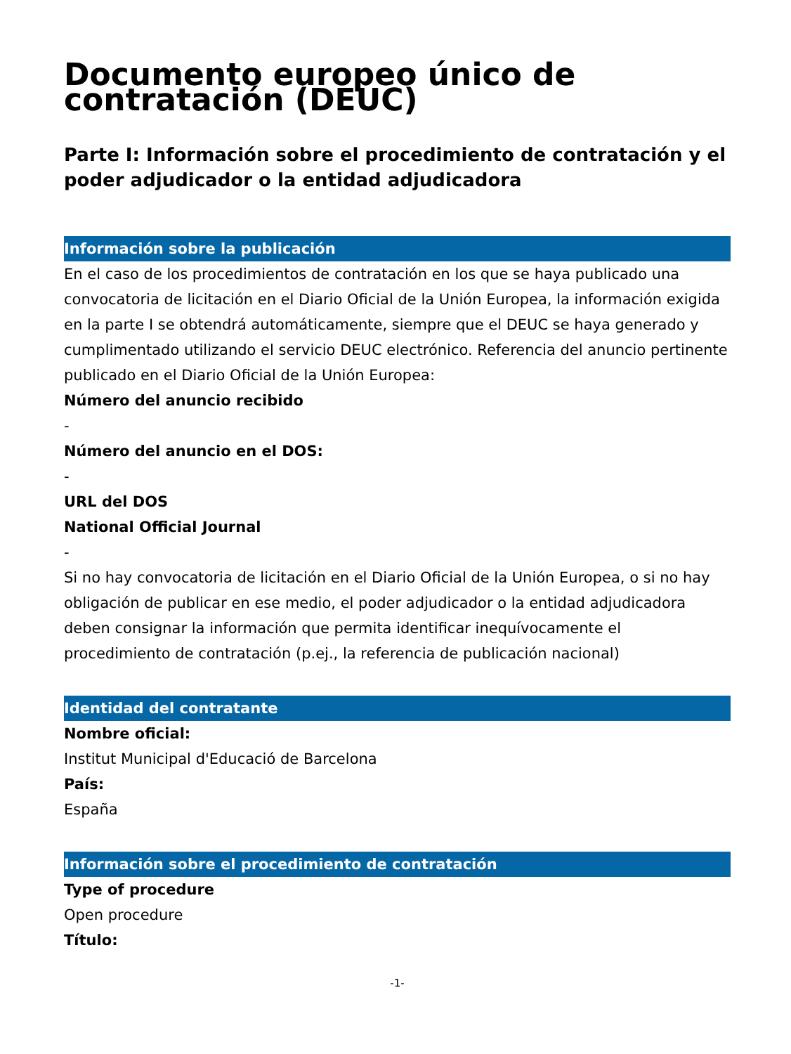Documento europeo único de contratación (DEUC)
Parte I: Información sobre el procedimiento de contratación y el poder adjudicador o la entidad adjudicadora
Información sobre la publicación
En el caso de los procedimientos de contratación en los que se haya publicado una convocatoria de licitación en el Diario Oficial de la Unión Europea, la información exigida en la parte I se obtendrá automáticamente, siempre que el DEUC se haya generado y cumplimentado utilizando el servicio DEUC electrónico. Referencia del anuncio pertinente publicado en el Diario Oficial de la Unión Europea:
Número del anuncio recibido
-
Número del anuncio en el DOS:
-
URL del DOS
National Official Journal
-
Si no hay convocatoria de licitación en el Diario Oficial de la Unión Europea, o si no hay obligación de publicar en ese medio, el poder adjudicador o la entidad adjudicadora deben consignar la información que permita identificar inequívocamente el procedimiento de contratación (p.ej., la referencia de publicación nacional)
Identidad del contratante
Nombre oficial:
Institut Municipal d'Educació de Barcelona
País:
España
Información sobre el procedimiento de contratación
Type of procedure
Open procedure
Título:
-1-